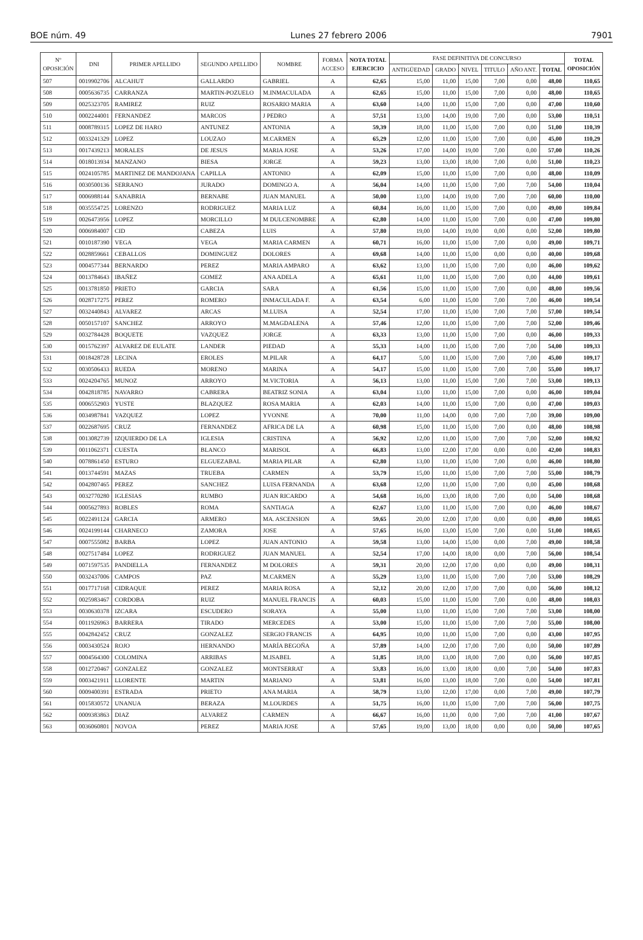BOE núm. 49 Lunes 27 febrero 2006 7901
| Nº OPOSICIÓN | DNI | PRIMER APELLIDO | SEGUNDO APELLIDO | NOMBRE | FORMA ACCESO | NOTA TOTAL EJERCICIO | FASE DEFINITIVA DE CONCURSO | | | | | | TOTAL OPOSICIÓN |
| --- | --- | --- | --- | --- | --- | --- | --- | --- | --- | --- | --- | --- | --- |
| | | | | | | | ANTIGÜEDAD | GRADO | NIVEL | TITULO | AÑO ANT. | TOTAL | |
| 507 | 0019902706 | ALCAHUT | GALLARDO | GABRIEL | A | 62,65 | 15,00 | 11,00 | 15,00 | 7,00 | 0,00 | 48,00 | 110,65 |
| 508 | 0005636735 | CARRANZA | MARTIN-POZUELO | M.INMACULADA | A | 62,65 | 15,00 | 11,00 | 15,00 | 7,00 | 0,00 | 48,00 | 110,65 |
| 509 | 0025323705 | RAMIREZ | RUIZ | ROSARIO MARIA | A | 63,60 | 14,00 | 11,00 | 15,00 | 7,00 | 0,00 | 47,00 | 110,60 |
| 510 | 0002244001 | FERNANDEZ | MARCOS | J PEDRO | A | 57,51 | 13,00 | 14,00 | 19,00 | 7,00 | 0,00 | 53,00 | 110,51 |
| 511 | 0008789315 | LOPEZ DE HARO | ANTUNEZ | ANTONIA | A | 59,39 | 18,00 | 11,00 | 15,00 | 7,00 | 0,00 | 51,00 | 110,39 |
| 512 | 0033241329 | LOPEZ | LOUZAO | M.CARMEN | A | 65,29 | 12,00 | 11,00 | 15,00 | 7,00 | 0,00 | 45,00 | 110,29 |
| 513 | 0017439213 | MORALES | DE JESUS | MARIA JOSE | A | 53,26 | 17,00 | 14,00 | 19,00 | 7,00 | 0,00 | 57,00 | 110,26 |
| 514 | 0018013934 | MANZANO | BIESA | JORGE | A | 59,23 | 13,00 | 13,00 | 18,00 | 7,00 | 0,00 | 51,00 | 110,23 |
| 515 | 0024105785 | MARTINEZ DE MANDOJANA | CAPILLA | ANTONIO | A | 62,09 | 15,00 | 11,00 | 15,00 | 7,00 | 0,00 | 48,00 | 110,09 |
| 516 | 0030500136 | SERRANO | JURADO | DOMINGO A. | A | 56,04 | 14,00 | 11,00 | 15,00 | 7,00 | 7,00 | 54,00 | 110,04 |
| 517 | 0006988144 | SANABRIA | BERNABE | JUAN MANUEL | A | 50,00 | 13,00 | 14,00 | 19,00 | 7,00 | 7,00 | 60,00 | 110,00 |
| 518 | 0035554725 | LORENZO | RODRIGUEZ | MARIA LUZ | A | 60,84 | 16,00 | 11,00 | 15,00 | 7,00 | 0,00 | 49,00 | 109,84 |
| 519 | 0026473956 | LOPEZ | MORCILLO | M DULCENOMBRE | A | 62,80 | 14,00 | 11,00 | 15,00 | 7,00 | 0,00 | 47,00 | 109,80 |
| 520 | 0006984007 | CID | CABEZA | LUIS | A | 57,80 | 19,00 | 14,00 | 19,00 | 0,00 | 0,00 | 52,00 | 109,80 |
| 521 | 0010187390 | VEGA | VEGA | MARIA CARMEN | A | 60,71 | 16,00 | 11,00 | 15,00 | 7,00 | 0,00 | 49,00 | 109,71 |
| 522 | 0028859661 | CEBALLOS | DOMINGUEZ | DOLORES | A | 69,68 | 14,00 | 11,00 | 15,00 | 0,00 | 0,00 | 40,00 | 109,68 |
| 523 | 0004577344 | BERNARDO | PEREZ | MARIA AMPARO | A | 63,62 | 13,00 | 11,00 | 15,00 | 7,00 | 0,00 | 46,00 | 109,62 |
| 524 | 0013784643 | IBAÑEZ | GOMEZ | ANA ADELA | A | 65,61 | 11,00 | 11,00 | 15,00 | 7,00 | 0,00 | 44,00 | 109,61 |
| 525 | 0013781850 | PRIETO | GARCIA | SARA | A | 61,56 | 15,00 | 11,00 | 15,00 | 7,00 | 0,00 | 48,00 | 109,56 |
| 526 | 0028717275 | PEREZ | ROMERO | INMACULADA F. | A | 63,54 | 6,00 | 11,00 | 15,00 | 7,00 | 7,00 | 46,00 | 109,54 |
| 527 | 0032440843 | ALVAREZ | ARCAS | M.LUISA | A | 52,54 | 17,00 | 11,00 | 15,00 | 7,00 | 7,00 | 57,00 | 109,54 |
| 528 | 0050157107 | SANCHEZ | ARROYO | M.MAGDALENA | A | 57,46 | 12,00 | 11,00 | 15,00 | 7,00 | 7,00 | 52,00 | 109,46 |
| 529 | 0032784428 | BOQUETE | VAZQUEZ | JORGE | A | 63,33 | 13,00 | 11,00 | 15,00 | 7,00 | 0,00 | 46,00 | 109,33 |
| 530 | 0015762397 | ALVAREZ DE EULATE | LANDER | PIEDAD | A | 55,33 | 14,00 | 11,00 | 15,00 | 7,00 | 7,00 | 54,00 | 109,33 |
| 531 | 0018428728 | LECINA | EROLES | M.PILAR | A | 64,17 | 5,00 | 11,00 | 15,00 | 7,00 | 7,00 | 45,00 | 109,17 |
| 532 | 0030506433 | RUEDA | MORENO | MARINA | A | 54,17 | 15,00 | 11,00 | 15,00 | 7,00 | 7,00 | 55,00 | 109,17 |
| 533 | 0024204765 | MUNOZ | ARROYO | M.VICTORIA | A | 56,13 | 13,00 | 11,00 | 15,00 | 7,00 | 7,00 | 53,00 | 109,13 |
| 534 | 0042818785 | NAVARRO | CABRERA | BEATRIZ SONIA | A | 63,04 | 13,00 | 11,00 | 15,00 | 7,00 | 0,00 | 46,00 | 109,04 |
| 535 | 0006552903 | YUSTE | BLAZQUEZ | ROSA MARIA | A | 62,03 | 14,00 | 11,00 | 15,00 | 7,00 | 0,00 | 47,00 | 109,03 |
| 536 | 0034987841 | VAZQUEZ | LOPEZ | YVONNE | A | 70,00 | 11,00 | 14,00 | 0,00 | 7,00 | 7,00 | 39,00 | 109,00 |
| 537 | 0022687695 | CRUZ | FERNANDEZ | AFRICA DE LA | A | 60,98 | 15,00 | 11,00 | 15,00 | 7,00 | 0,00 | 48,00 | 108,98 |
| 538 | 0013082739 | IZQUIERDO DE LA | IGLESIA | CRISTINA | A | 56,92 | 12,00 | 11,00 | 15,00 | 7,00 | 7,00 | 52,00 | 108,92 |
| 539 | 0011062371 | CUESTA | BLANCO | MARISOL | A | 66,83 | 13,00 | 12,00 | 17,00 | 0,00 | 0,00 | 42,00 | 108,83 |
| 540 | 0078861450 | ESTURO | ELGUEZABAL | MARIA PILAR | A | 62,80 | 13,00 | 11,00 | 15,00 | 7,00 | 0,00 | 46,00 | 108,80 |
| 541 | 0013744591 | MAZAS | TRUEBA | CARMEN | A | 53,79 | 15,00 | 11,00 | 15,00 | 7,00 | 7,00 | 55,00 | 108,79 |
| 542 | 0042807465 | PEREZ | SANCHEZ | LUISA FERNANDA | A | 63,68 | 12,00 | 11,00 | 15,00 | 7,00 | 0,00 | 45,00 | 108,68 |
| 543 | 0032770280 | IGLESIAS | RUMBO | JUAN RICARDO | A | 54,68 | 16,00 | 13,00 | 18,00 | 7,00 | 0,00 | 54,00 | 108,68 |
| 544 | 0005627893 | ROBLES | ROMA | SANTIAGA | A | 62,67 | 13,00 | 11,00 | 15,00 | 7,00 | 0,00 | 46,00 | 108,67 |
| 545 | 0022491124 | GARCIA | ARMERO | MA. ASCENSION | A | 59,65 | 20,00 | 12,00 | 17,00 | 0,00 | 0,00 | 49,00 | 108,65 |
| 546 | 0024199144 | CHARNECO | ZAMORA | JOSE | A | 57,65 | 16,00 | 13,00 | 15,00 | 7,00 | 0,00 | 51,00 | 108,65 |
| 547 | 0007555082 | BARBA | LOPEZ | JUAN ANTONIO | A | 59,58 | 13,00 | 14,00 | 15,00 | 0,00 | 7,00 | 49,00 | 108,58 |
| 548 | 0027517484 | LOPEZ | RODRIGUEZ | JUAN MANUEL | A | 52,54 | 17,00 | 14,00 | 18,00 | 0,00 | 7,00 | 56,00 | 108,54 |
| 549 | 0071597535 | PANDIELLA | FERNANDEZ | M DOLORES | A | 59,31 | 20,00 | 12,00 | 17,00 | 0,00 | 0,00 | 49,00 | 108,31 |
| 550 | 0032437006 | CAMPOS | PAZ | M.CARMEN | A | 55,29 | 13,00 | 11,00 | 15,00 | 7,00 | 7,00 | 53,00 | 108,29 |
| 551 | 0017717168 | CIDRAQUE | PEREZ | MARIA ROSA | A | 52,12 | 20,00 | 12,00 | 17,00 | 7,00 | 0,00 | 56,00 | 108,12 |
| 552 | 0025983467 | CORDOBA | RUIZ | MANUEL FRANCIS | A | 60,03 | 15,00 | 11,00 | 15,00 | 7,00 | 0,00 | 48,00 | 108,03 |
| 553 | 0030630378 | IZCARA | ESCUDERO | SORAYA | A | 55,00 | 13,00 | 11,00 | 15,00 | 7,00 | 7,00 | 53,00 | 108,00 |
| 554 | 0011926963 | BARRERA | TIRADO | MERCEDES | A | 53,00 | 15,00 | 11,00 | 15,00 | 7,00 | 7,00 | 55,00 | 108,00 |
| 555 | 0042842452 | CRUZ | GONZALEZ | SERGIO FRANCIS | A | 64,95 | 10,00 | 11,00 | 15,00 | 7,00 | 0,00 | 43,00 | 107,95 |
| 556 | 0003430524 | ROJO | HERNANDO | MARÍA BEGOÑA | A | 57,89 | 14,00 | 12,00 | 17,00 | 7,00 | 0,00 | 50,00 | 107,89 |
| 557 | 0004564300 | COLOMINA | ARRIBAS | M.ISABEL | A | 51,85 | 18,00 | 13,00 | 18,00 | 7,00 | 0,00 | 56,00 | 107,85 |
| 558 | 0012720467 | GONZALEZ | GONZALEZ | MONTSERRAT | A | 53,83 | 16,00 | 13,00 | 18,00 | 0,00 | 7,00 | 54,00 | 107,83 |
| 559 | 0003421911 | LLORENTE | MARTIN | MARIANO | A | 53,81 | 16,00 | 13,00 | 18,00 | 7,00 | 0,00 | 54,00 | 107,81 |
| 560 | 0009400391 | ESTRADA | PRIETO | ANA MARIA | A | 58,79 | 13,00 | 12,00 | 17,00 | 0,00 | 7,00 | 49,00 | 107,79 |
| 561 | 0015830572 | UNANUA | BERAZA | M.LOURDES | A | 51,75 | 16,00 | 11,00 | 15,00 | 7,00 | 7,00 | 56,00 | 107,75 |
| 562 | 0009383863 | DIAZ | ALVAREZ | CARMEN | A | 66,67 | 16,00 | 11,00 | 0,00 | 7,00 | 7,00 | 41,00 | 107,67 |
| 563 | 0036060801 | NOVOA | PEREZ | MARIA JOSE | A | 57,65 | 19,00 | 13,00 | 18,00 | 0,00 | 0,00 | 50,00 | 107,65 |